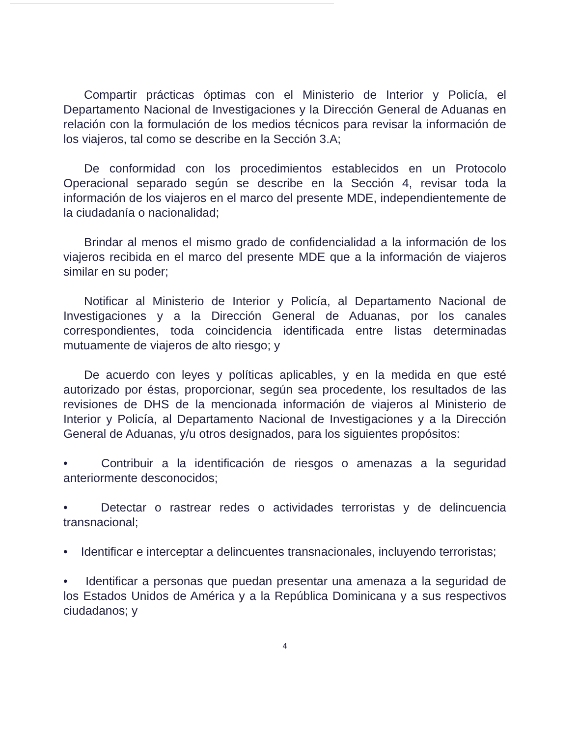Compartir prácticas óptimas con el Ministerio de Interior y Policía, el Departamento Nacional de Investigaciones y la Dirección General de Aduanas en relación con la formulación de los medios técnicos para revisar la información de los viajeros, tal como se describe en la Sección 3.A;
De conformidad con los procedimientos establecidos en un Protocolo Operacional separado según se describe en la Sección 4, revisar toda la información de los viajeros en el marco del presente MDE, independientemente de la ciudadanía o nacionalidad;
Brindar al menos el mismo grado de confidencialidad a la información de los viajeros recibida en el marco del presente MDE que a la información de viajeros similar en su poder;
Notificar al Ministerio de Interior y Policía, al Departamento Nacional de Investigaciones y a la Dirección General de Aduanas, por los canales correspondientes, toda coincidencia identificada entre listas determinadas mutuamente de viajeros de alto riesgo; y
De acuerdo con leyes y políticas aplicables, y en la medida en que esté autorizado por éstas, proporcionar, según sea procedente, los resultados de las revisiones de DHS de la mencionada información de viajeros al Ministerio de Interior y Policía, al Departamento Nacional de Investigaciones y a la Dirección General de Aduanas, y/u otros designados, para los siguientes propósitos:
• Contribuir a la identificación de riesgos o amenazas a la seguridad anteriormente desconocidos;
• Detectar o rastrear redes o actividades terroristas y de delincuencia transnacional;
• Identificar e interceptar a delincuentes transnacionales, incluyendo terroristas;
• Identificar a personas que puedan presentar una amenaza a la seguridad de los Estados Unidos de América y a la República Dominicana y a sus respectivos ciudadanos; y
4